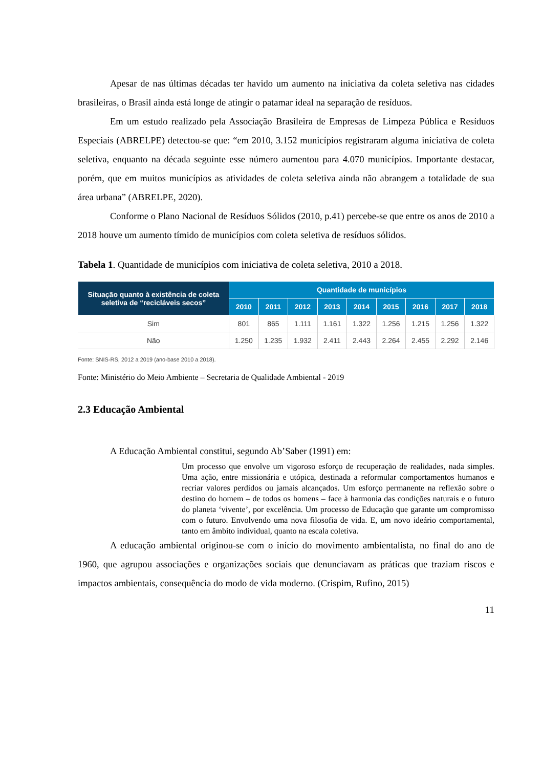Apesar de nas últimas décadas ter havido um aumento na iniciativa da coleta seletiva nas cidades brasileiras, o Brasil ainda está longe de atingir o patamar ideal na separação de resíduos.
Em um estudo realizado pela Associação Brasileira de Empresas de Limpeza Pública e Resíduos Especiais (ABRELPE) detectou-se que: “em 2010, 3.152 municípios registraram alguma iniciativa de coleta seletiva, enquanto na década seguinte esse número aumentou para 4.070 municípios. Importante destacar, porém, que em muitos municípios as atividades de coleta seletiva ainda não abrangem a totalidade de sua área urbana” (ABRELPE, 2020).
Conforme o Plano Nacional de Resíduos Sólidos (2010, p.41) percebe-se que entre os anos de 2010 a 2018 houve um aumento tímido de municípios com coleta seletiva de resíduos sólidos.
Tabela 1. Quantidade de municípios com iniciativa de coleta seletiva, 2010 a 2018.
| Situação quanto à existência de coleta seletiva de “recicláveis secos” | Quantidade de municípios | | | | | | | | |
| --- | --- | --- | --- | --- | --- | --- | --- | --- | --- |
| | 2010 | 2011 | 2012 | 2013 | 2014 | 2015 | 2016 | 2017 | 2018 |
| Sim | 801 | 865 | 1.111 | 1.161 | 1.322 | 1.256 | 1.215 | 1.256 | 1.322 |
| Não | 1.250 | 1.235 | 1.932 | 2.411 | 2.443 | 2.264 | 2.455 | 2.292 | 2.146 |
Fonte: SNIS-RS, 2012 a 2019 (ano-base 2010 a 2018).
Fonte: Ministério do Meio Ambiente – Secretaria de Qualidade Ambiental - 2019
2.3 Educação Ambiental
A Educação Ambiental constitui, segundo Ab’Saber (1991) em:
Um processo que envolve um vigoroso esforço de recuperação de realidades, nada simples. Uma ação, entre missionária e utópica, destinada a reformular comportamentos humanos e recriar valores perdidos ou jamais alcançados. Um esforço permanente na reflexão sobre o destino do homem – de todos os homens – face à harmonia das condições naturais e o futuro do planeta ‘vivente’, por excelência. Um processo de Educação que garante um compromisso com o futuro. Envolvendo uma nova filosofia de vida. E, um novo ideário comportamental, tanto em âmbito individual, quanto na escala coletiva.
A educação ambiental originou-se com o início do movimento ambientalista, no final do ano de 1960, que agrupou associações e organizações sociais que denunciavam as práticas que traziam riscos e impactos ambientais, consequência do modo de vida moderno. (Crispim, Rufino, 2015)
11